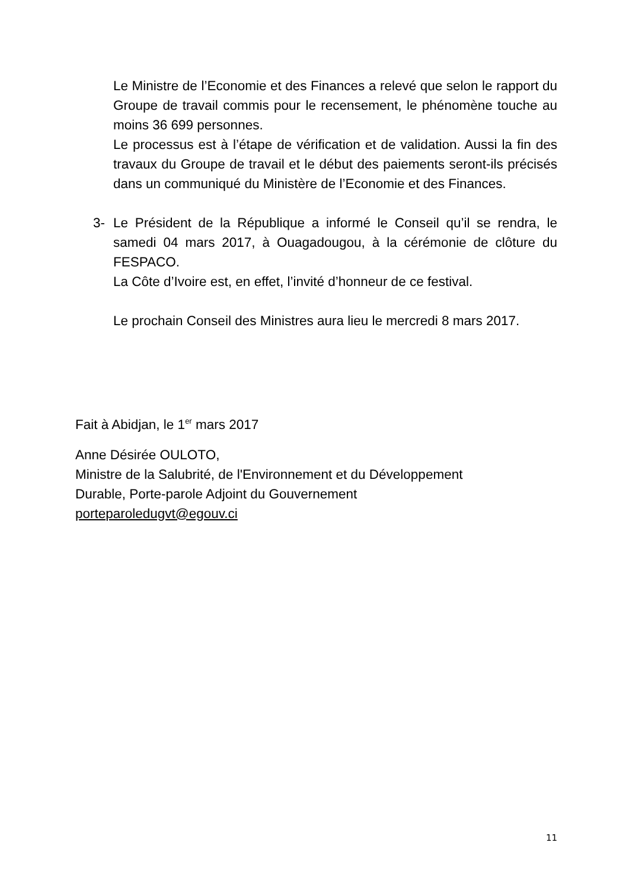Le Ministre de l’Economie et des Finances a relevé que selon le rapport du Groupe de travail commis pour le recensement, le phénomène touche au moins 36 699 personnes.
Le processus est à l’étape de vérification et de validation. Aussi la fin des travaux du Groupe de travail et le début des paiements seront-ils précisés dans un communiqué du Ministère de l’Economie et des Finances.
3- Le Président de la République a informé le Conseil qu’il se rendra, le samedi 04 mars 2017, à Ouagadougou, à la cérémonie de clôture du FESPACO.
La Côte d’Ivoire est, en effet, l’invité d’honneur de ce festival.
Le prochain Conseil des Ministres aura lieu le mercredi 8 mars 2017.
Fait à Abidjan, le 1<sup>er</sup> mars 2017
Anne Désirée OULOTO,
Ministre de la Salubrité, de l'Environnement et du Développement
Durable, Porte-parole Adjoint du Gouvernement
porteparoledugvt@egouv.ci
11